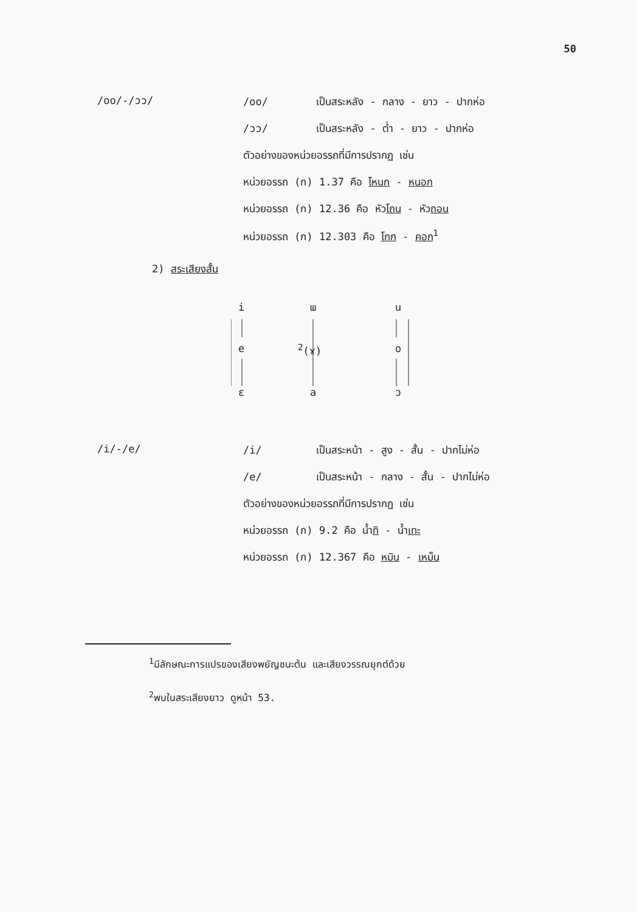50
/oo/-/ɔɔ/ /oo/ เป็นสระหลัง - กลาง - ยาว - ปากห่อ
/ɔɔ/ เป็นสระหลัง - ต่ำ - ยาว - ปากห่อ
ตัวอย่างของหน่วยอรรถที่มีการปรากฏ เช่น
หน่วยอรรถ (ก) 1.37 คือ โหนก - หนอก
หน่วยอรรถ (ก) 12.36 คือ หัวโถน - หัวถอน
หน่วยอรรถ (ก) 12.303 คือ โกก - คอก<sup>1</sup>
2) สระเสียงสั้น
i ɯ u
e <sup>2</sup>(ɤ) o
ɛ a ɔ
/i/-/e/ /i/ เป็นสระหน้า - สูง - สั้น - ปากไม่ห่อ
/e/ เป็นสระหน้า - กลาง - สั้น - ปากไม่ห่อ
ตัวอย่างของหน่วยอรรถที่มีการปรากฏ เช่น
หน่วยอรรถ (ก) 9.2 คือ น้ำทิ - น้ำเทะ
หน่วยอรรถ (ก) 12.367 คือ หมิน - เหม็น
<sup>1</sup> มีลักษณะการแปรของเสียงพยัญชนะต้น และเสียงวรรณยุกต์ด้วย
<sup>2</sup> พบในสระเสียงยาว ดูหน้า 53.